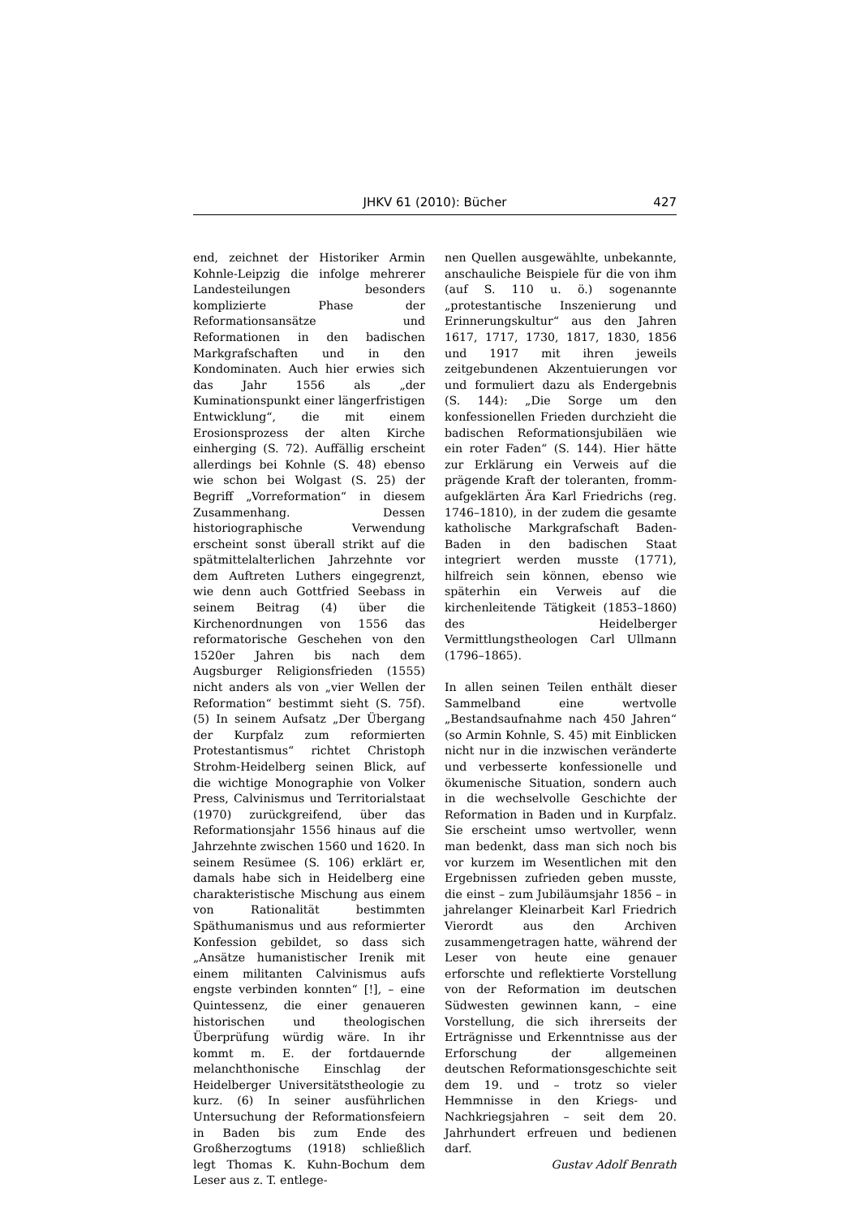JHKV 61 (2010): Bücher 427
end, zeichnet der Historiker Armin Kohnle-Leipzig die infolge mehrerer Landesteilungen besonders komplizierte Phase der Reformationsansätze und Reformationen in den badischen Markgrafschaften und in den Kondominaten. Auch hier erwies sich das Jahr 1556 als „der Kuminationspunkt einer längerfristigen Entwicklung“, die mit einem Erosionsprozess der alten Kirche einherging (S. 72). Auffällig erscheint allerdings bei Kohnle (S. 48) ebenso wie schon bei Wolgast (S. 25) der Begriff „Vorreformation“ in diesem Zusammenhang. Dessen historiographische Verwendung erscheint sonst überall strikt auf die spätmittelalterlichen Jahrzehnte vor dem Auftreten Luthers eingegrenzt, wie denn auch Gottfried Seebass in seinem Beitrag (4) über die Kirchenordnungen von 1556 das reformatorische Geschehen von den 1520er Jahren bis nach dem Augsburger Religionsfrieden (1555) nicht anders als von „vier Wellen der Reformation“ bestimmt sieht (S. 75f). (5) In seinem Aufsatz „Der Übergang der Kurpfalz zum reformierten Protestantismus“ richtet Christoph Strohm-Heidelberg seinen Blick, auf die wichtige Monographie von Volker Press, Calvinismus und Territorialstaat (1970) zurückgreifend, über das Reformationsjahr 1556 hinaus auf die Jahrzehnte zwischen 1560 und 1620. In seinem Resümee (S. 106) erklärt er, damals habe sich in Heidelberg eine charakteristische Mischung aus einem von Rationalität bestimmten Späthumanismus und aus reformierter Konfession gebildet, so dass sich „Ansätze humanistischer Irenik mit einem militanten Calvinismus aufs engste verbinden konnten“ [!], – eine Quintessenz, die einer genaueren historischen und theologischen Überprüfung würdig wäre. In ihr kommt m. E. der fortdauernde melanchthonische Einschlag der Heidelberger Universitätstheologie zu kurz. (6) In seiner ausführlichen Untersuchung der Reformationsfeiern in Baden bis zum Ende des Großherzogtums (1918) schließlich legt Thomas K. Kuhn-Bochum dem Leser aus z. T. entlege-
nen Quellen ausgewählte, unbekannte, anschauliche Beispiele für die von ihm (auf S. 110 u. ö.) sogenannte „protestantische Inszenierung und Erinnerungskultur“ aus den Jahren 1617, 1717, 1730, 1817, 1830, 1856 und 1917 mit ihren jeweils zeitgebundenen Akzentuierungen vor und formuliert dazu als Endergebnis (S. 144): „Die Sorge um den konfessionellen Frieden durchzieht die badischen Reformationsjubiläen wie ein roter Faden“ (S. 144). Hier hätte zur Erklärung ein Verweis auf die prägende Kraft der toleranten, fromm-aufgeklärten Ära Karl Friedrichs (reg. 1746–1810), in der zudem die gesamte katholische Markgrafschaft Baden-Baden in den badischen Staat integriert werden musste (1771), hilfreich sein können, ebenso wie späterhin ein Verweis auf die kirchenleitende Tätigkeit (1853–1860) des Heidelberger Vermittlungstheologen Carl Ullmann (1796–1865).
In allen seinen Teilen enthält dieser Sammelband eine wertvolle „Bestandsaufnahme nach 450 Jahren“ (so Armin Kohnle, S. 45) mit Einblicken nicht nur in die inzwischen veränderte und verbesserte konfessionelle und ökumenische Situation, sondern auch in die wechselvolle Geschichte der Reformation in Baden und in Kurpfalz. Sie erscheint umso wertvoller, wenn man bedenkt, dass man sich noch bis vor kurzem im Wesentlichen mit den Ergebnissen zufrieden geben musste, die einst – zum Jubiläumsjahr 1856 – in jahrelanger Kleinarbeit Karl Friedrich Vierordt aus den Archiven zusammengetragen hatte, während der Leser von heute eine genauer erforschte und reflektierte Vorstellung von der Reformation im deutschen Südwesten gewinnen kann, – eine Vorstellung, die sich ihrerseits der Erträgnisse und Erkenntnisse aus der Erforschung der allgemeinen deutschen Reformationsgeschichte seit dem 19. und – trotz so vieler Hemmnisse in den Kriegs- und Nachkriegsjahren – seit dem 20. Jahrhundert erfreuen und bedienen darf.
Gustav Adolf Benrath